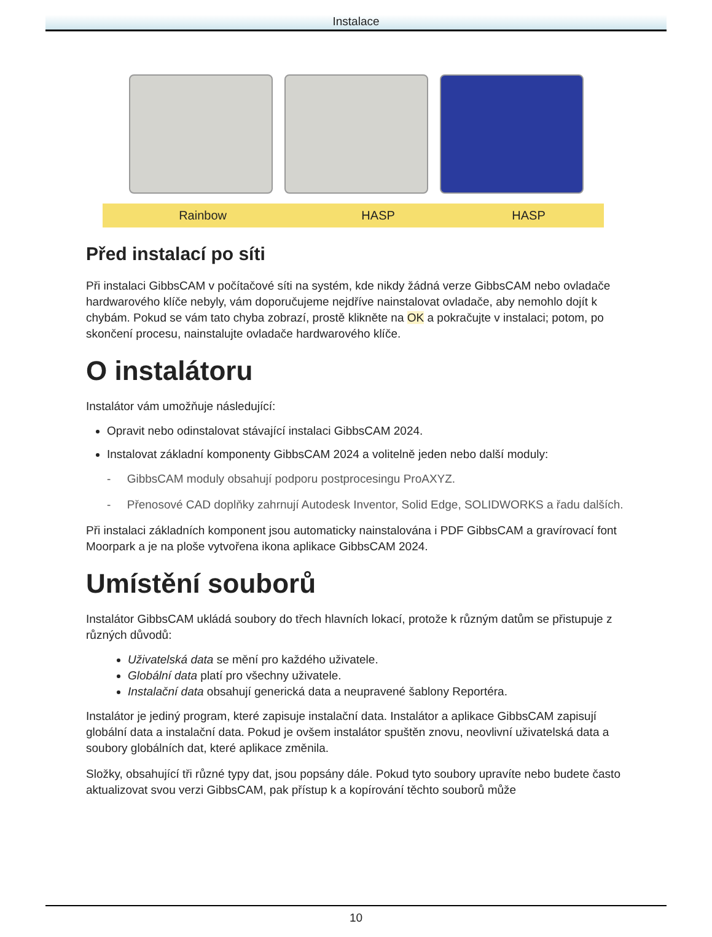Instalace
| Rainbow | HASP | HASP |
Před instalací po síti
Při instalaci GibbsCAM v počítačové síti na systém, kde nikdy žádná verze GibbsCAM nebo ovladače hardwarového klíče nebyly, vám doporučujeme nejdříve nainstalovat ovladače, aby nemohlo dojít k chybám. Pokud se vám tato chyba zobrazí, prostě klikněte na OK a pokračujte v instalaci; potom, po skončení procesu, nainstalujte ovladače hardwarového klíče.
O instalátoru
Instalátor vám umožňuje následující:
Opravit nebo odinstalovat stávající instalaci GibbsCAM 2024.
Instalovat základní komponenty GibbsCAM 2024 a volitelně jeden nebo další moduly:
- GibbsCAM moduly obsahují podporu postprocesingu ProAXYZ.
- Přenosové CAD doplňky zahrnují Autodesk Inventor, Solid Edge, SOLIDWORKS a řadu dalších.
Při instalaci základních komponent jsou automaticky nainstalována i PDF GibbsCAM a gravírovací font Moorpark a je na ploše vytvořena ikona aplikace GibbsCAM 2024.
Umístění souborů
Instalátor GibbsCAM ukládá soubory do třech hlavních lokací, protože k různým datům se přistupuje z různých důvodů:
Uživatelská data se mění pro každého uživatele.
Globální data platí pro všechny uživatele.
Instalační data obsahují generická data a neupravené šablony Reportéra.
Instalátor je jediný program, které zapisuje instalační data. Instalátor a aplikace GibbsCAM zapisují globální data a instalační data. Pokud je ovšem instalátor spuštěn znovu, neovlivní uživatelská data a soubory globálních dat, které aplikace změnila.
Složky, obsahující tři různé typy dat, jsou popsány dále. Pokud tyto soubory upravíte nebo budete často aktualizovat svou verzi GibbsCAM, pak přístup k a kopírování těchto souborů může
10